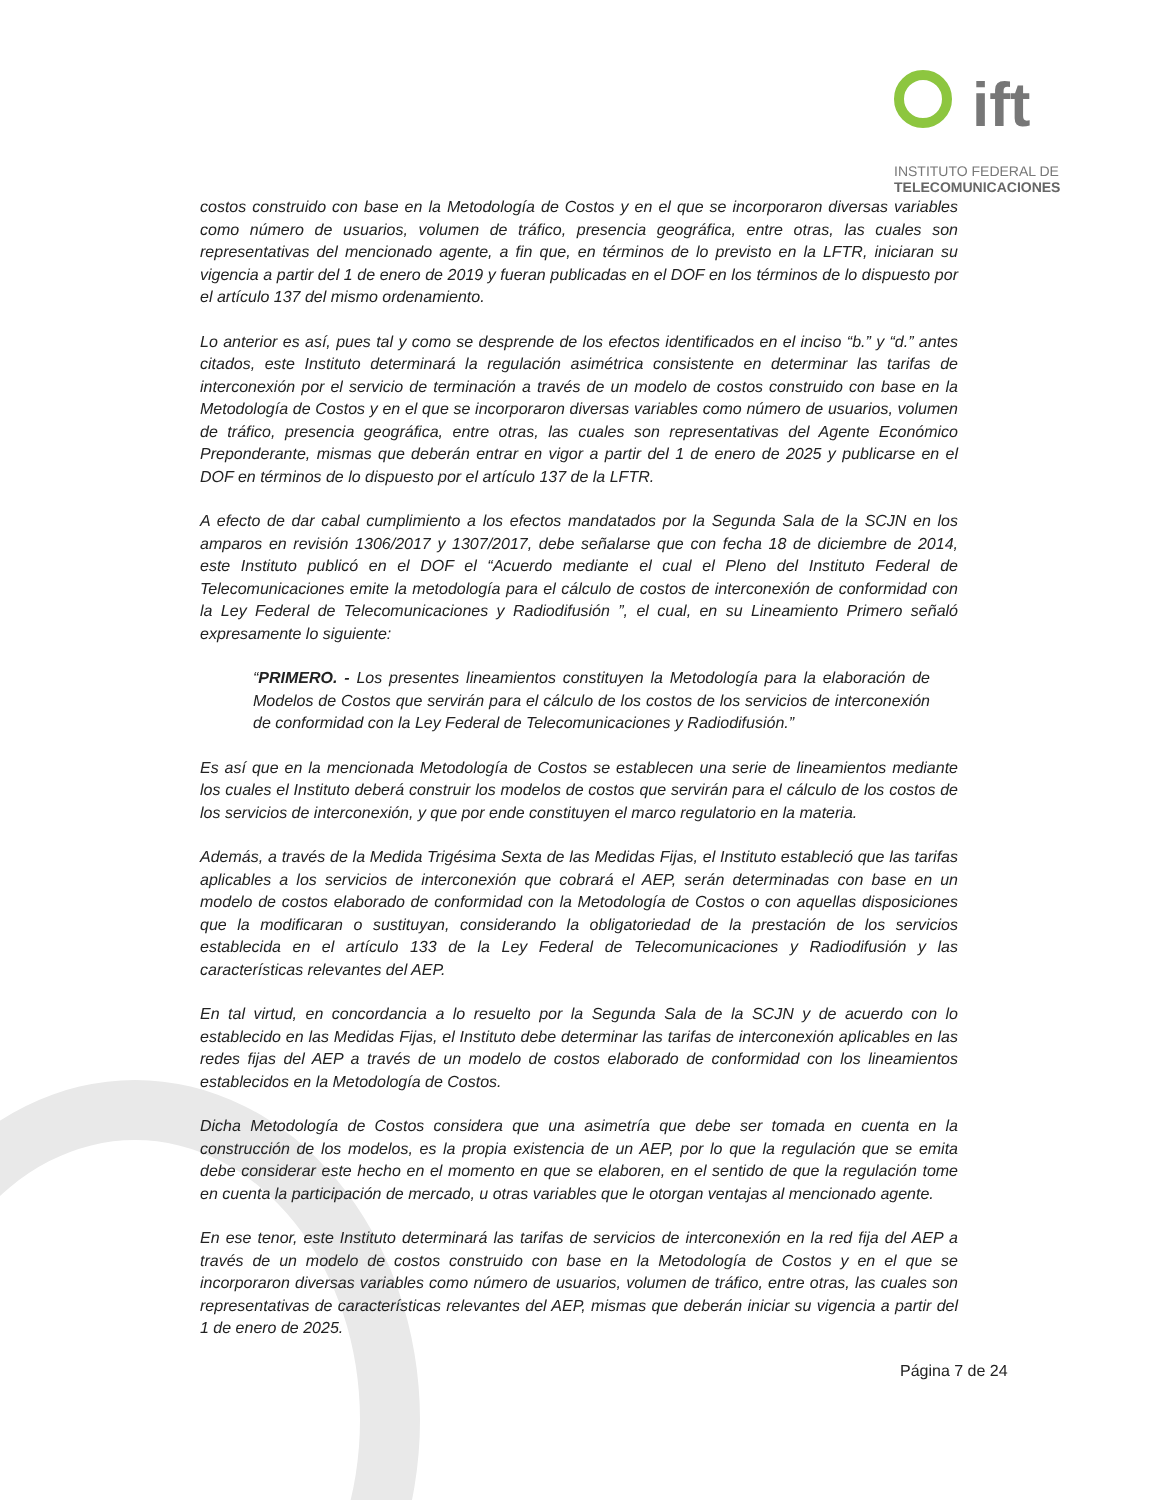ift
INSTITUTO FEDERAL DE
TELECOMUNICACIONES
costos construido con base en la Metodología de Costos y en el que se incorporaron diversas variables como número de usuarios, volumen de tráfico, presencia geográfica, entre otras, las cuales son representativas del mencionado agente, a fin que, en términos de lo previsto en la LFTR, iniciaran su vigencia a partir del 1 de enero de 2019 y fueran publicadas en el DOF en los términos de lo dispuesto por el artículo 137 del mismo ordenamiento.
Lo anterior es así, pues tal y como se desprende de los efectos identificados en el inciso “b.” y “d.” antes citados, este Instituto determinará la regulación asimétrica consistente en determinar las tarifas de interconexión por el servicio de terminación a través de un modelo de costos construido con base en la Metodología de Costos y en el que se incorporaron diversas variables como número de usuarios, volumen de tráfico, presencia geográfica, entre otras, las cuales son representativas del Agente Económico Preponderante, mismas que deberán entrar en vigor a partir del 1 de enero de 2025 y publicarse en el DOF en términos de lo dispuesto por el artículo 137 de la LFTR.
A efecto de dar cabal cumplimiento a los efectos mandatados por la Segunda Sala de la SCJN en los amparos en revisión 1306/2017 y 1307/2017, debe señalarse que con fecha 18 de diciembre de 2014, este Instituto publicó en el DOF el “Acuerdo mediante el cual el Pleno del Instituto Federal de Telecomunicaciones emite la metodología para el cálculo de costos de interconexión de conformidad con la Ley Federal de Telecomunicaciones y Radiodifusión ”, el cual, en su Lineamiento Primero señaló expresamente lo siguiente:
“PRIMERO. - Los presentes lineamientos constituyen la Metodología para la elaboración de Modelos de Costos que servirán para el cálculo de los costos de los servicios de interconexión de conformidad con la Ley Federal de Telecomunicaciones y Radiodifusión.”
Es así que en la mencionada Metodología de Costos se establecen una serie de lineamientos mediante los cuales el Instituto deberá construir los modelos de costos que servirán para el cálculo de los costos de los servicios de interconexión, y que por ende constituyen el marco regulatorio en la materia.
Además, a través de la Medida Trigésima Sexta de las Medidas Fijas, el Instituto estableció que las tarifas aplicables a los servicios de interconexión que cobrará el AEP, serán determinadas con base en un modelo de costos elaborado de conformidad con la Metodología de Costos o con aquellas disposiciones que la modificaran o sustituyan, considerando la obligatoriedad de la prestación de los servicios establecida en el artículo 133 de la Ley Federal de Telecomunicaciones y Radiodifusión y las características relevantes del AEP.
En tal virtud, en concordancia a lo resuelto por la Segunda Sala de la SCJN y de acuerdo con lo establecido en las Medidas Fijas, el Instituto debe determinar las tarifas de interconexión aplicables en las redes fijas del AEP a través de un modelo de costos elaborado de conformidad con los lineamientos establecidos en la Metodología de Costos.
Dicha Metodología de Costos considera que una asimetría que debe ser tomada en cuenta en la construcción de los modelos, es la propia existencia de un AEP, por lo que la regulación que se emita debe considerar este hecho en el momento en que se elaboren, en el sentido de que la regulación tome en cuenta la participación de mercado, u otras variables que le otorgan ventajas al mencionado agente.
En ese tenor, este Instituto determinará las tarifas de servicios de interconexión en la red fija del AEP a través de un modelo de costos construido con base en la Metodología de Costos y en el que se incorporaron diversas variables como número de usuarios, volumen de tráfico, entre otras, las cuales son representativas de características relevantes del AEP, mismas que deberán iniciar su vigencia a partir del 1 de enero de 2025.
Página 7 de 24